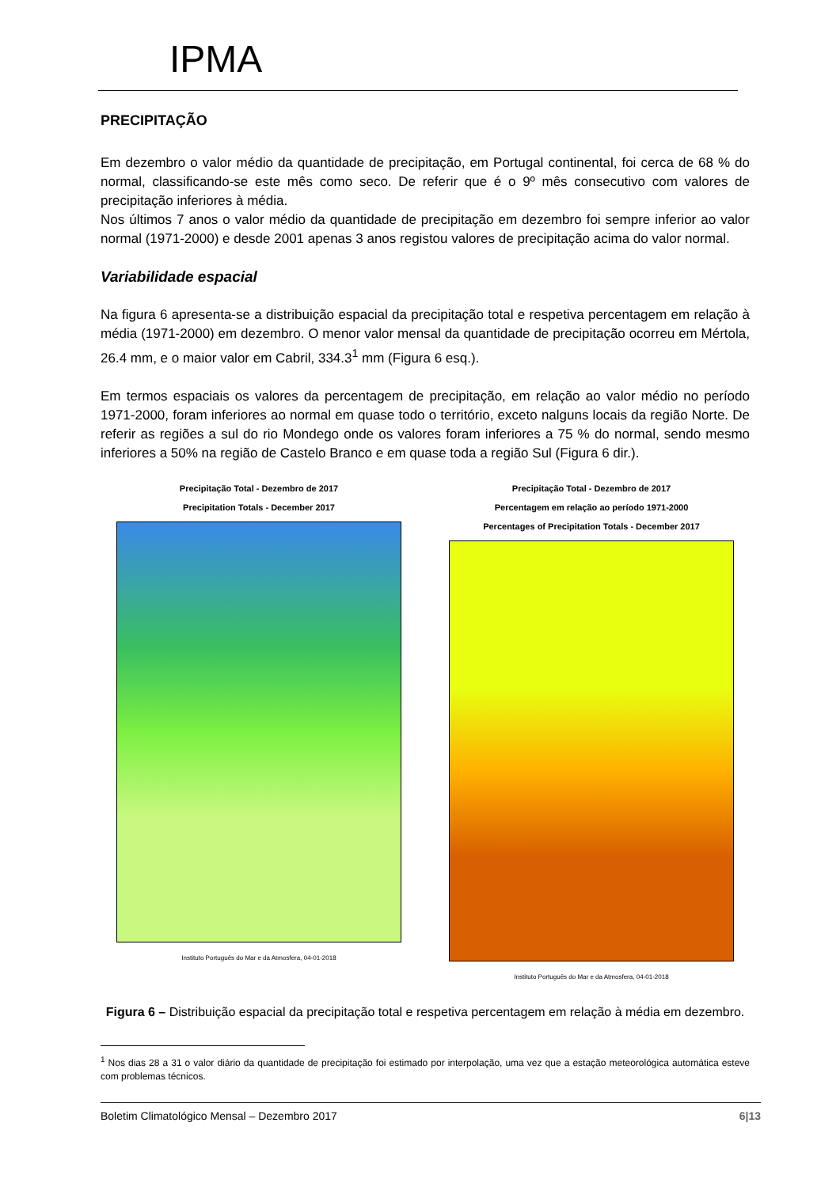IPMA
PRECIPITAÇÃO
Em dezembro o valor médio da quantidade de precipitação, em Portugal continental, foi cerca de 68 % do normal, classificando-se este mês como seco. De referir que é o 9º mês consecutivo com valores de precipitação inferiores à média.
Nos últimos 7 anos o valor médio da quantidade de precipitação em dezembro foi sempre inferior ao valor normal (1971-2000) e desde 2001 apenas 3 anos registou valores de precipitação acima do valor normal.
Variabilidade espacial
Na figura 6 apresenta-se a distribuição espacial da precipitação total e respetiva percentagem em relação à média (1971-2000) em dezembro. O menor valor mensal da quantidade de precipitação ocorreu em Mértola, 26.4 mm, e o maior valor em Cabril, 334.3<sup>1</sup> mm (Figura 6 esq.).
Em termos espaciais os valores da percentagem de precipitação, em relação ao valor médio no período 1971-2000, foram inferiores ao normal em quase todo o território, exceto nalguns locais da região Norte. De referir as regiões a sul do rio Mondego onde os valores foram inferiores a 75 % do normal, sendo mesmo inferiores a 50% na região de Castelo Branco e em quase toda a região Sul (Figura 6 dir.).
Precipitação Total - Dezembro de 2017
Precipitation Totals - December 2017
Instituto Português do Mar e da Atmosfera, 04-01-2018
Precipitação Total - Dezembro de 2017
Percentagem em relação ao período 1971-2000
Percentages of Precipitation Totals - December 2017
Instituto Português do Mar e da Atmosfera, 04-01-2018
Figura 6 – Distribuição espacial da precipitação total e respetiva percentagem em relação à média em dezembro.
<sup>1</sup> Nos dias 28 a 31 o valor diário da quantidade de precipitação foi estimado por interpolação, uma vez que a estação meteorológica automática esteve com problemas técnicos.
Boletim Climatológico Mensal – Dezembro 2017 6|13